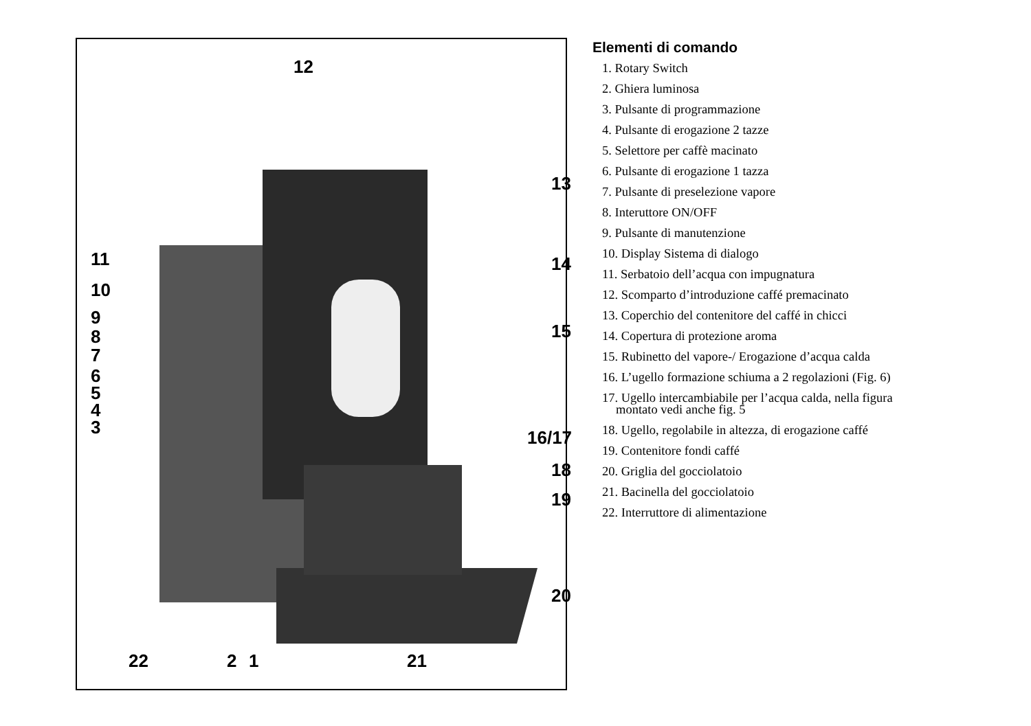12
13
14
15
16/17
18
19
20
11
10
9
8
7
6
5
4
3
22 2 1 21
Elementi di comando
1. Rotary Switch
2. Ghiera luminosa
3. Pulsante di programmazione
4. Pulsante di erogazione 2 tazze
5. Selettore per caffè macinato
6. Pulsante di erogazione 1 tazza
7. Pulsante di preselezione vapore
8. Interuttore ON/OFF
9. Pulsante di manutenzione
10. Display Sistema di dialogo
11. Serbatoio dell’acqua con impugnatura
12. Scomparto d’introduzione caffé premacinato
13. Coperchio del contenitore del caffé in chicci
14. Copertura di protezione aroma
15. Rubinetto del vapore-/ Erogazione d’acqua calda
16. L’ugello formazione schiuma a 2 regolazioni (Fig. 6)
17. Ugello intercambiabile per l’acqua calda, nella figura
montato vedi anche fig. 5
18. Ugello, regolabile in altezza, di erogazione caffé
19. Contenitore fondi caffé
20. Griglia del gocciolatoio
21. Bacinella del gocciolatoio
22. Interruttore di alimentazione